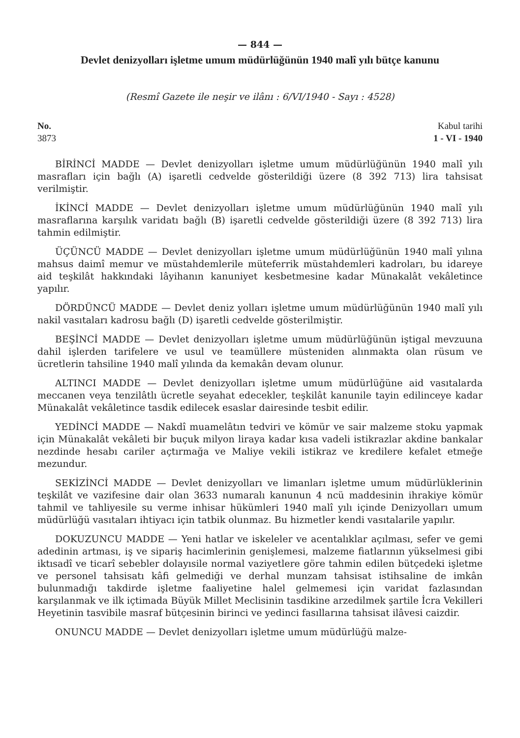— 844 —
Devlet denizyolları işletme umum müdürlüğünün 1940 malî yılı bütçe kanunu
(Resmî Gazete ile neşir ve ilânı : 6/VI/1940 - Sayı : 4528)
No.
3873
Kabul tarihi
1 - VI - 1940
BİRİNCİ MADDE — Devlet denizyolları işletme umum müdürlüğünün 1940 malî yılı masrafları için bağlı (A) işaretli cedvelde gösterildiği üzere (8 392 713) lira tahsisat verilmiştir.
İKİNCİ MADDE — Devlet denizyolları işletme umum müdürlüğünün 1940 malî yılı masraflarına karşılık varidatı bağlı (B) işaretli cedvelde gösterildiği üzere (8 392 713) lira tahmin edilmiştir.
ÜÇÜNCÜ MADDE — Devlet denizyolları işletme umum müdürlüğünün 1940 malî yılına mahsus daimî memur ve müstahdemlerile müteferrik müstahdemleri kadroları, bu idareye aid teşkilât hakkındaki lâyihanın kanuniyet kesbetmesine kadar Münakalât vekâletince yapılır.
DÖRDÜNCÜ MADDE — Devlet deniz yolları işletme umum müdürlüğünün 1940 malî yılı nakil vasıtaları kadrosu bağlı (D) işaretli cedvelde gösterilmiştir.
BEŞİNCİ MADDE — Devlet denizyolları işletme umum müdürlüğünün iştigal mevzuuna dahil işlerden tarifelere ve usul ve teamüllere müsteniden alınmakta olan rüsum ve ücretlerin tahsiline 1940 malî yılında da kemakân devam olunur.
ALTINCI MADDE — Devlet denizyolları işletme umum müdürlüğüne aid vasıtalarda meccanen veya tenzilâtlı ücretle seyahat edecekler, teşkilât kanunile tayin edilinceye kadar Münakalât vekâletince tasdik edilecek esaslar dairesinde tesbit edilir.
YEDİNCİ MADDE — Nakdî muamelâtın tedviri ve kömür ve sair malzeme stoku yapmak için Münakalât vekâleti bir buçuk milyon liraya kadar kısa vadeli istikrazlar akdine bankalar nezdinde hesabı cariler açtırmağa ve Maliye vekili istikraz ve kredilere kefalet etmeğe mezundur.
SEKİZİNCİ MADDE — Devlet denizyolları ve limanları işletme umum müdürlüklerinin teşkilât ve vazifesine dair olan 3633 numaralı kanunun 4 ncü maddesinin ihrakiye kömür tahmil ve tahliyesile su verme inhisar hükümleri 1940 malî yılı içinde Denizyolları umum müdürlüğü vasıtaları ihtiyacı için tatbik olunmaz. Bu hizmetler kendi vasıtalarile yapılır.
DOKUZUNCU MADDE — Yeni hatlar ve iskeleler ve acentalıklar açılması, sefer ve gemi adedinin artması, iş ve sipariş hacimlerinin genişlemesi, malzeme fiatlarının yükselmesi gibi iktısadî ve ticarî sebebler dolayısile normal vaziyetlere göre tahmin edilen bütçedeki işletme ve personel tahsisatı kâfi gelmediği ve derhal munzam tahsisat istihsaline de imkân bulunmadığı takdirde işletme faaliyetine halel gelmemesi için varidat fazlasından karşılanmak ve ilk içtimada Büyük Millet Meclisinin tasdikine arzedilmek şartile İcra Vekilleri Heyetinin tasvibile masraf bütçesinin birinci ve yedinci fasıllarına tahsisat ilâvesi caizdir.
ONUNCU MADDE — Devlet denizyolları işletme umum müdürlüğü malze-